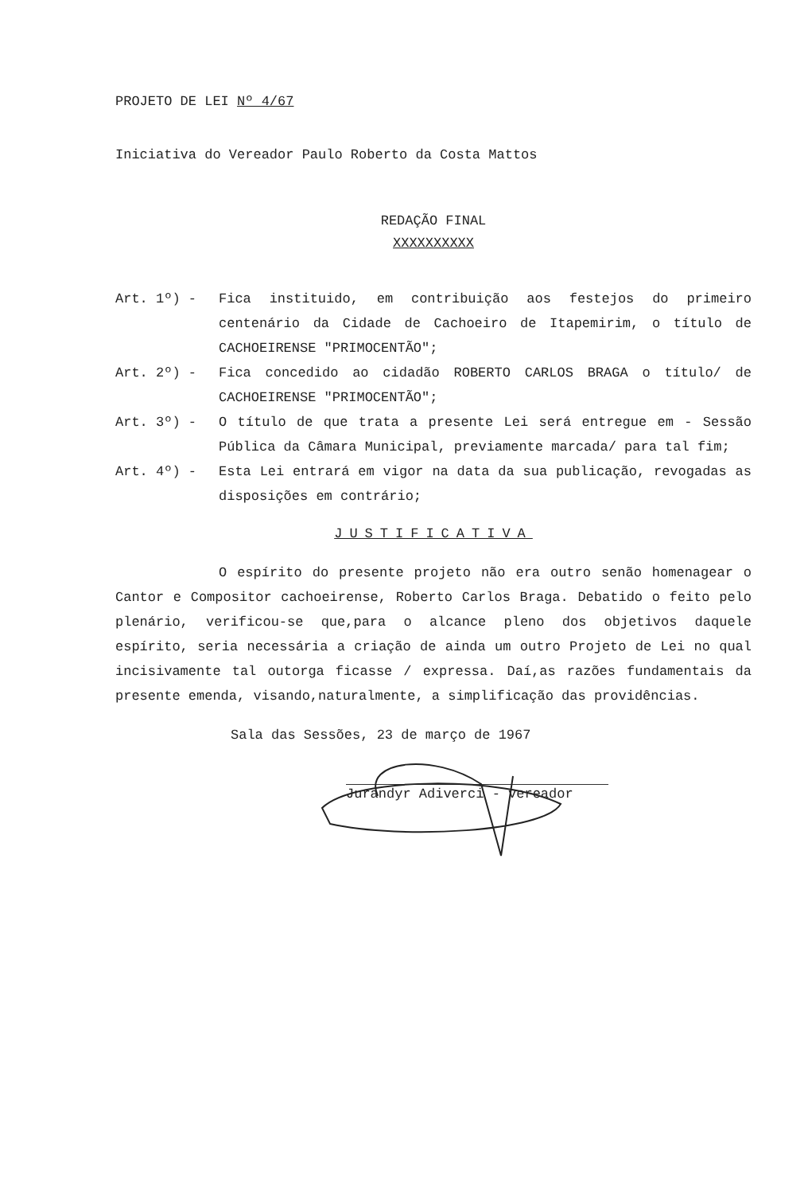PROJETO DE LEI Nº 4/67
Iniciativa do Vereador Paulo Roberto da Costa Mattos
REDAÇÃO FINAL
XXXXXXXXXX
Art. 1º) - Fica instituido, em contribuição aos festejos do primeiro centenário da Cidade de Cachoeiro de Itapemirim, o título de CACHOEIRENSE "PRIMOCENTÃO";
Art. 2º) - Fica concedido ao cidadão ROBERTO CARLOS BRAGA o título/ de CACHOEIRENSE "PRIMOCENTÃO";
Art. 3º) - O título de que trata a presente Lei será entregue em - Sessão Pública da Câmara Municipal, previamente marcada/ para tal fim;
Art. 4º) - Esta Lei entrará em vigor na data da sua publicação, revogadas as disposições em contrário;
JUSTIFICATIVA
O espírito do presente projeto não era outro senão homenagear o Cantor e Compositor cachoeirense, Roberto Carlos Braga. Debatido o feito pelo plenário, verificou-se que,para o alcance pleno dos objetivos daquele espírito, seria necessária a criação de ainda um outro Projeto de Lei no qual incisivamente tal outorga ficasse / expressa. Daí,as razões fundamentais da presente emenda, visando,naturalmente, a simplificação das providências.
Sala das Sessões, 23 de março de 1967
Jurandyr Adiverci - vereador